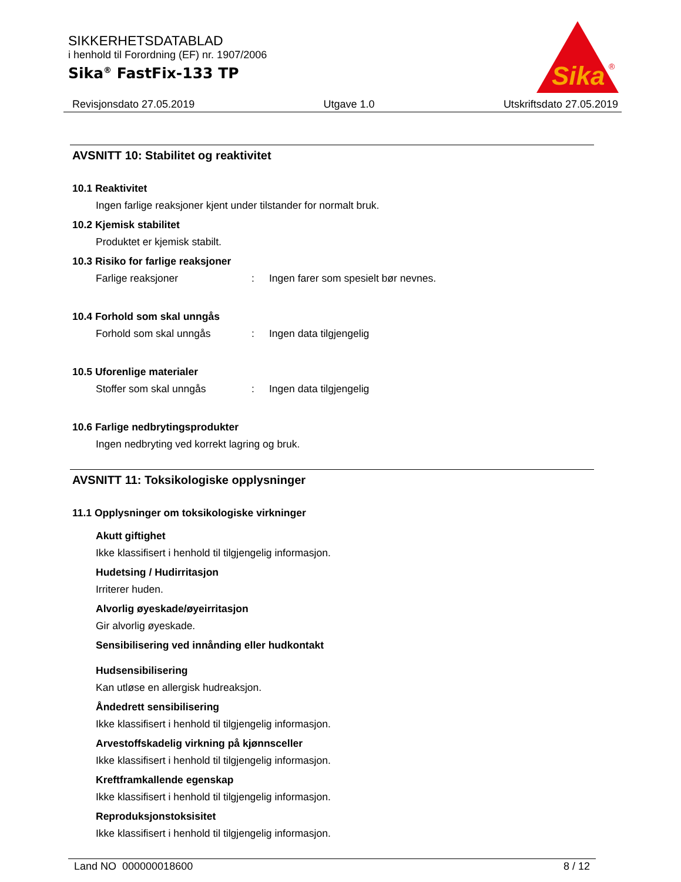SIKKERHETSDATABLAD
i henhold til Forordning (EF) nr. 1907/2006
Sika<sup>®</sup> FastFix-133 TP
Sika
®
Revisjonsdato 27.05.2019 Utgave 1.0 Utskriftsdato 27.05.2019
AVSNITT 10: Stabilitet og reaktivitet
10.1 Reaktivitet
Ingen farlige reaksjoner kjent under tilstander for normalt bruk.
10.2 Kjemisk stabilitet
Produktet er kjemisk stabilt.
10.3 Risiko for farlige reaksjoner
Farlige reaksjoner: Ingen farer som spesielt bør nevnes.
10.4 Forhold som skal unngås
Forhold som skal unngås: Ingen data tilgjengelig
10.5 Uforenlige materialer
Stoffer som skal unngås: Ingen data tilgjengelig
10.6 Farlige nedbrytingsprodukter
Ingen nedbryting ved korrekt lagring og bruk.
AVSNITT 11: Toksikologiske opplysninger
11.1 Opplysninger om toksikologiske virkninger
Akutt giftighet
Ikke klassifisert i henhold til tilgjengelig informasjon.
Hudetsing / Hudirritasjon
Irriterer huden.
Alvorlig øyeskade/øyeirritasjon
Gir alvorlig øyeskade.
Sensibilisering ved innånding eller hudkontakt
Hudsensibilisering
Kan utløse en allergisk hudreaksjon.
Åndedrett sensibilisering
Ikke klassifisert i henhold til tilgjengelig informasjon.
Arvestoffskadelig virkning på kjønnsceller
Ikke klassifisert i henhold til tilgjengelig informasjon.
Kreftframkallende egenskap
Ikke klassifisert i henhold til tilgjengelig informasjon.
Reproduksjonstoksisitet
Ikke klassifisert i henhold til tilgjengelig informasjon.
Land NO 000000018600 8 / 12